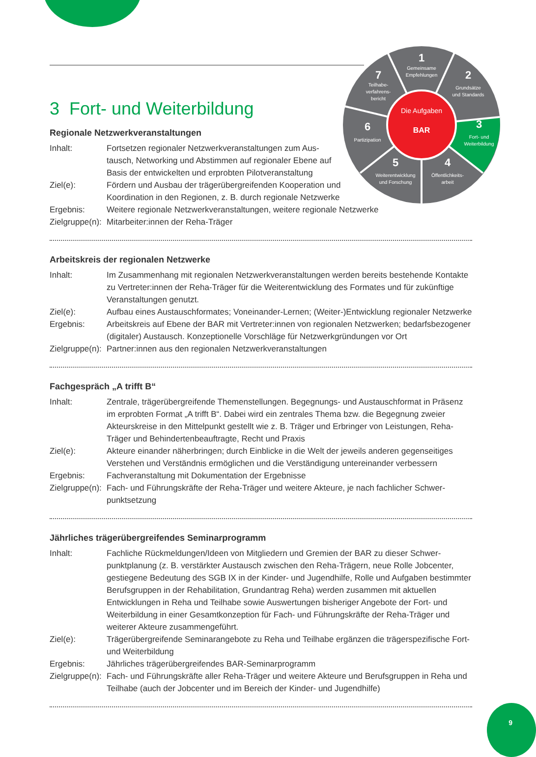Die Aufgaben
BAR
1
Gemeinsame
Empfehlungen
2
Grundsätze
und Standards
3
Fort- und
Weiterbildung
4
Öffentlichkeits-
arbeit
5
Weiterentwicklung
und Forschung
6
Partizipation
7
Teilhabe-
verfahrens-
bericht
3 Fort- und Weiterbildung
Regionale Netzwerkveranstaltungen
Inhalt: Fortsetzen regionaler Netzwerkveranstaltungen zum Aus­tausch, Networking und Abstimmen auf regionaler Ebene auf Basis der entwickelten und erprobten Pilotveranstaltung
Ziel(e): Fördern und Ausbau der trägerübergreifenden Kooperation und Koordination in den Regionen, z. B. durch regionale Netzwerke
Ergebnis: Weitere regionale Netzwerkveranstaltungen, weitere regionale Netzwerke
Zielgruppe(n):
Mitarbeiter:innen der Reha-Träger
Arbeitskreis der regionalen Netzwerke
Inhalt: Im Zusammenhang mit regionalen Netzwerkveranstaltungen werden bereits bestehende Kontakte zu Vertreter:innen der Reha-Träger für die Weiterentwicklung des Formates und für zukünftige Veranstaltungen genutzt.
Ziel(e): Aufbau eines Austauschformates; Voneinander-Lernen; (Weiter-)Entwicklung regionaler Netzwerke
Ergebnis: Arbeitskreis auf Ebene der BAR mit Vertreter:innen von regionalen Netzwerken; bedarfsbezoge­ner (digitaler) Austausch. Konzeptionelle Vorschläge für Netzwerkgründungen vor Ort
Zielgruppe(n):
Partner:innen aus den regionalen Netzwerkveranstaltungen
Fachgespräch „A trifft B“
Inhalt: Zentrale, trägerübergreifende Themenstellungen. Begegnungs- und Austauschformat in Präsenz im erprobten Format „A trifft B“. Dabei wird ein zentrales Thema bzw. die Begegnung zweier Akteurskreise in den Mittelpunkt gestellt wie z. B. Träger und Erbringer von Leistungen, Reha-Träger und Behindertenbeauftragte, Recht und Praxis
Ziel(e): Akteure einander näherbringen; durch Einblicke in die Welt der jeweils anderen gegenseitiges Verstehen und Verständnis ermöglichen und die Verständigung untereinander verbessern
Ergebnis: Fachveranstaltung mit Dokumentation der Ergebnisse
Zielgruppe(n):
Fach- und Führungskräfte der Reha-Träger und weitere Akteure, je nach fachlicher Schwer­punktsetzung
Jährliches trägerübergreifendes Seminarprogramm
Inhalt: Fachliche Rückmeldungen/Ideen von Mitgliedern und Gremien der BAR zu dieser Schwer­punktplanung (z. B. verstärkter Austausch zwischen den Reha-Trägern, neue Rolle Jobcenter, gestiegene Bedeutung des SGB IX in der Kinder- und Jugendhilfe, Rolle und Aufgaben bestimmter Berufsgruppen in der Rehabilitation, Grundantrag Reha) werden zusammen mit aktuellen Entwicklungen in Reha und Teilhabe sowie Auswertungen bisheriger Angebote der Fort- und Weiterbildung in einer Gesamtkonzeption für Fach- und Führungskräfte der Reha-Träger und weiterer Akteure zusammengeführt.
Ziel(e): Trägerübergreifende Seminarangebote zu Reha und Teilhabe ergänzen die trägerspezifische Fort- und Weiterbildung
Ergebnis: Jährliches trägerübergreifendes BAR-Seminarprogramm
Zielgruppe(n):
Fach- und Führungskräfte aller Reha-Träger und weitere Akteure und Berufsgruppen in Reha und Teilhabe (auch der Jobcenter und im Bereich der Kinder- und Jugendhilfe)
9